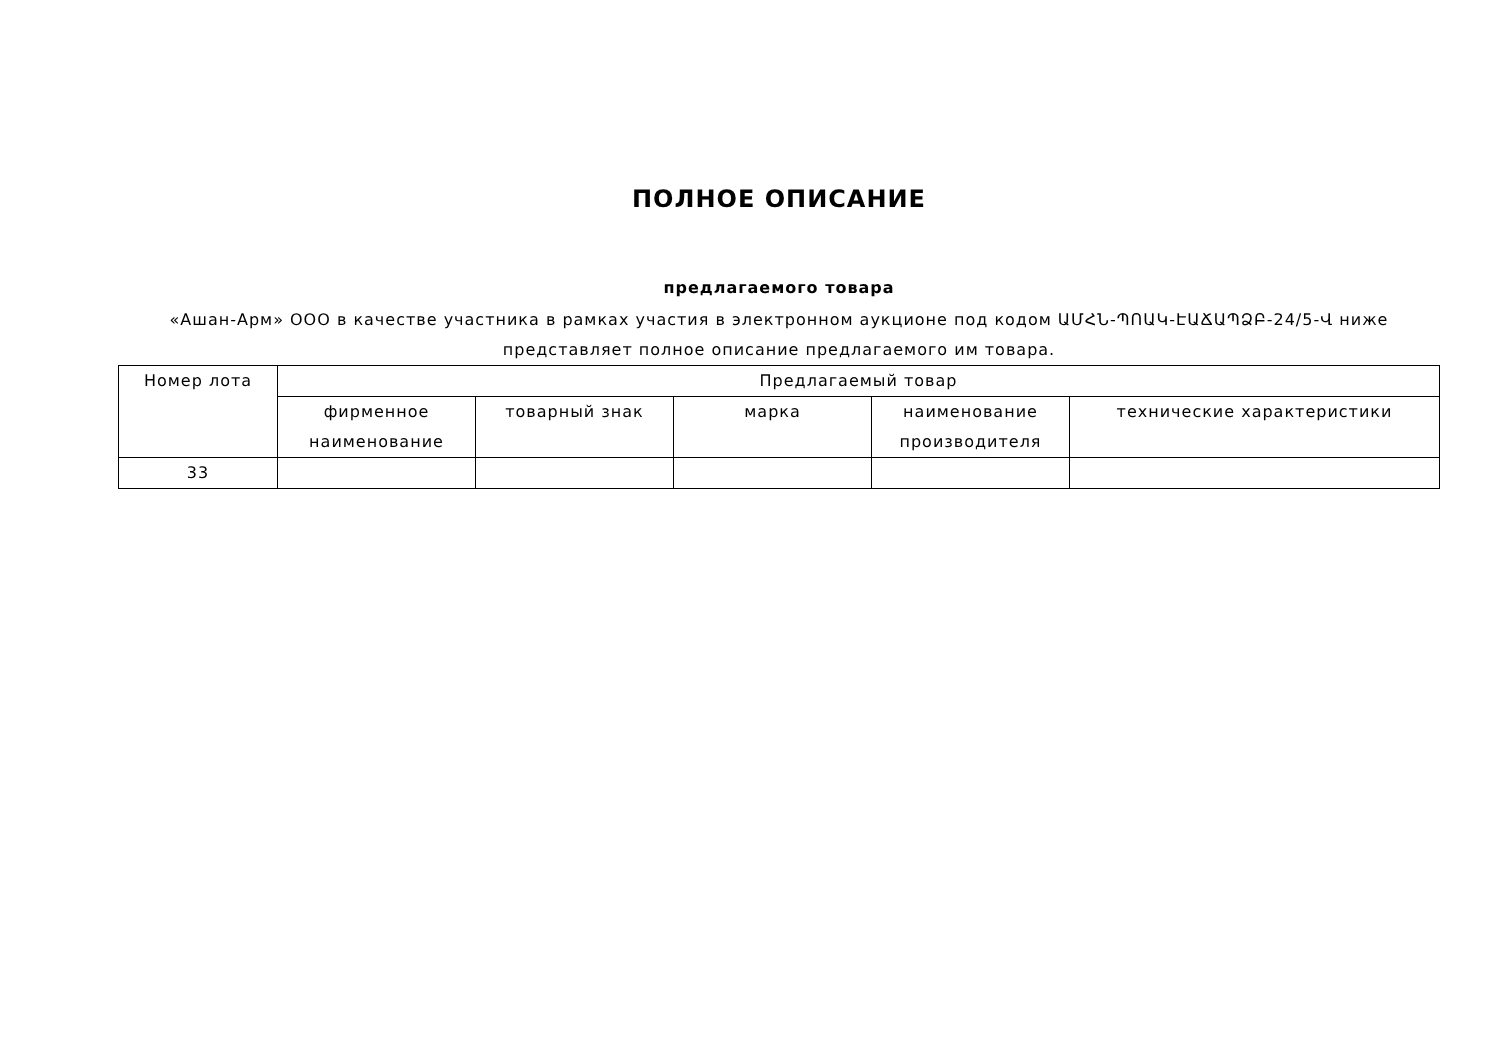ПОЛНОЕ ОПИСАНИЕ
предлагаемого товара
«Ашан-Арм» ООО в качестве участника в рамках участия в электронном аукционе под кодом ԱՄՀՆ-ՊՈԱԿ-ԷԱՃԱՊՁԲ-24/5-Վ ниже представляет полное описание предлагаемого им товара.
| Номер лота | Предлагаемый товар | | | | |
| --- | --- | --- | --- | --- | --- |
| | фирменное наименование | товарный знак | марка | наименование производителя | технические характеристики |
| 33 | | | | | |